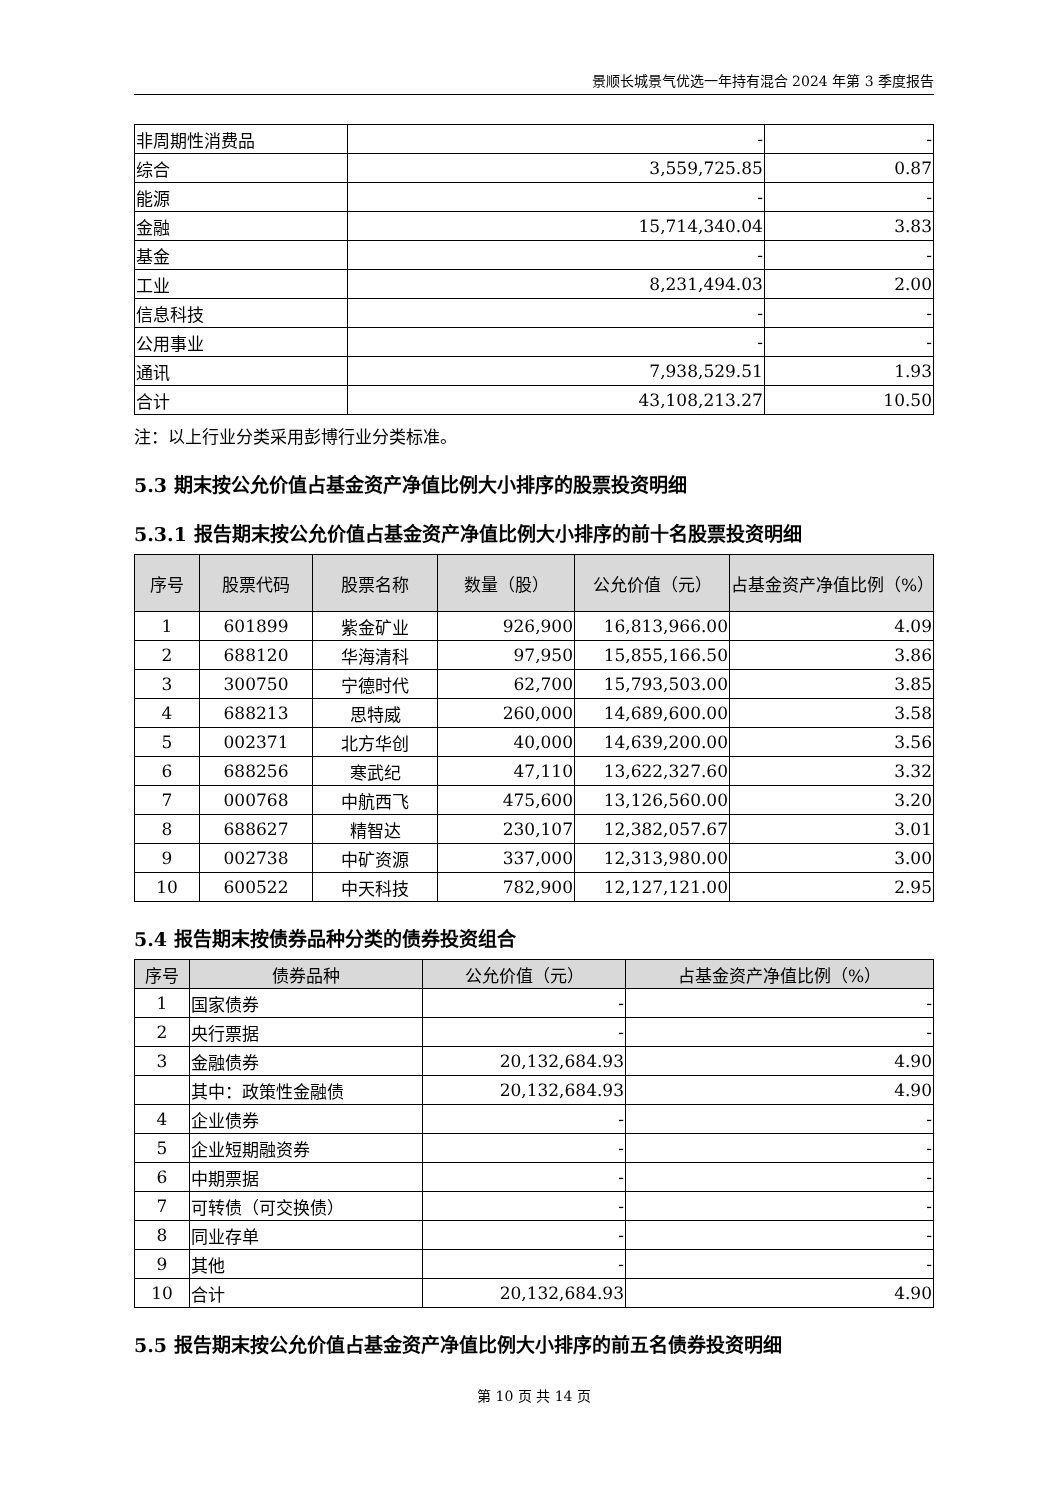景顺长城景气优选一年持有混合 2024 年第 3 季度报告
| 非周期性消费品 | - | - |
| 综合 | 3,559,725.85 | 0.87 |
| 能源 | - | - |
| 金融 | 15,714,340.04 | 3.83 |
| 基金 | - | - |
| 工业 | 8,231,494.03 | 2.00 |
| 信息科技 | - | - |
| 公用事业 | - | - |
| 通讯 | 7,938,529.51 | 1.93 |
| 合计 | 43,108,213.27 | 10.50 |
注：以上行业分类采用彭博行业分类标准。
5.3 期末按公允价值占基金资产净值比例大小排序的股票投资明细
5.3.1 报告期末按公允价值占基金资产净值比例大小排序的前十名股票投资明细
| 序号 | 股票代码 | 股票名称 | 数量（股） | 公允价值（元） | 占基金资产净值比例（%） |
| --- | --- | --- | --- | --- | --- |
| 1 | 601899 | 紫金矿业 | 926,900 | 16,813,966.00 | 4.09 |
| 2 | 688120 | 华海清科 | 97,950 | 15,855,166.50 | 3.86 |
| 3 | 300750 | 宁德时代 | 62,700 | 15,793,503.00 | 3.85 |
| 4 | 688213 | 思特威 | 260,000 | 14,689,600.00 | 3.58 |
| 5 | 002371 | 北方华创 | 40,000 | 14,639,200.00 | 3.56 |
| 6 | 688256 | 寒武纪 | 47,110 | 13,622,327.60 | 3.32 |
| 7 | 000768 | 中航西飞 | 475,600 | 13,126,560.00 | 3.20 |
| 8 | 688627 | 精智达 | 230,107 | 12,382,057.67 | 3.01 |
| 9 | 002738 | 中矿资源 | 337,000 | 12,313,980.00 | 3.00 |
| 10 | 600522 | 中天科技 | 782,900 | 12,127,121.00 | 2.95 |
5.4 报告期末按债券品种分类的债券投资组合
| 序号 | 债券品种 | 公允价值（元） | 占基金资产净值比例（%） |
| --- | --- | --- | --- |
| 1 | 国家债券 | - | - |
| 2 | 央行票据 | - | - |
| 3 | 金融债券 | 20,132,684.93 | 4.90 |
| | 其中：政策性金融债 | 20,132,684.93 | 4.90 |
| 4 | 企业债券 | - | - |
| 5 | 企业短期融资券 | - | - |
| 6 | 中期票据 | - | - |
| 7 | 可转债（可交换债） | - | - |
| 8 | 同业存单 | - | - |
| 9 | 其他 | - | - |
| 10 | 合计 | 20,132,684.93 | 4.90 |
5.5 报告期末按公允价值占基金资产净值比例大小排序的前五名债券投资明细
第 10 页 共 14 页